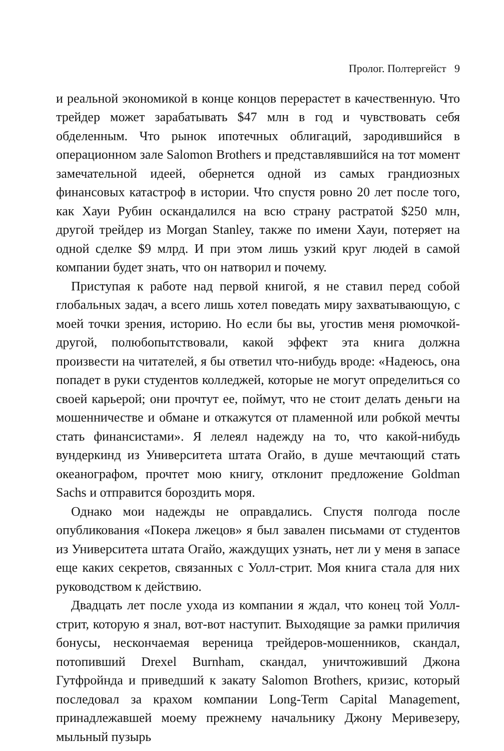Пролог. Полтергейст 9
и реальной экономикой в конце концов перерастет в качественную. Что трейдер может зарабатывать $47 млн в год и чувствовать себя обделенным. Что рынок ипотечных облигаций, зародившийся в операционном зале Salomon Brothers и представлявшийся на тот момент замечательной идеей, обернется одной из самых грандиозных финансовых катастроф в истории. Что спустя ровно 20 лет после того, как Хауи Рубин оскандалился на всю страну растратой $250 млн, другой трейдер из Morgan Stanley, также по имени Хауи, потеряет на одной сделке $9 млрд. И при этом лишь узкий круг людей в самой компании будет знать, что он натворил и почему.
Приступая к работе над первой книгой, я не ставил перед собой глобальных задач, а всего лишь хотел поведать миру захватывающую, с моей точки зрения, историю. Но если бы вы, угостив меня рюмочкой-другой, полюбопытствовали, какой эффект эта книга должна произвести на читателей, я бы ответил что-нибудь вроде: «Надеюсь, она попадет в руки студентов колледжей, которые не могут определиться со своей карьерой; они прочтут ее, поймут, что не стоит делать деньги на мошенничестве и обмане и откажутся от пламенной или робкой мечты стать финансистами». Я лелеял надежду на то, что какой-нибудь вундеркинд из Университета штата Огайо, в душе мечтающий стать океанографом, прочтет мою книгу, отклонит предложение Goldman Sachs и отправится бороздить моря.
Однако мои надежды не оправдались. Спустя полгода после опубликования «Покера лжецов» я был завален письмами от студентов из Университета штата Огайо, жаждущих узнать, нет ли у меня в запасе еще каких секретов, связанных с Уолл-стрит. Моя книга стала для них руководством к действию.
Двадцать лет после ухода из компании я ждал, что конец той Уолл-стрит, которую я знал, вот-вот наступит. Выходящие за рамки приличия бонусы, нескончаемая вереница трейдеров-мошенников, скандал, потопивший Drexel Burnham, скандал, уничтоживший Джона Гутфройнда и приведший к закату Salomon Brothers, кризис, который последовал за крахом компании Long-Term Capital Management, принадлежавшей моему прежнему начальнику Джону Меривезеру, мыльный пузырь